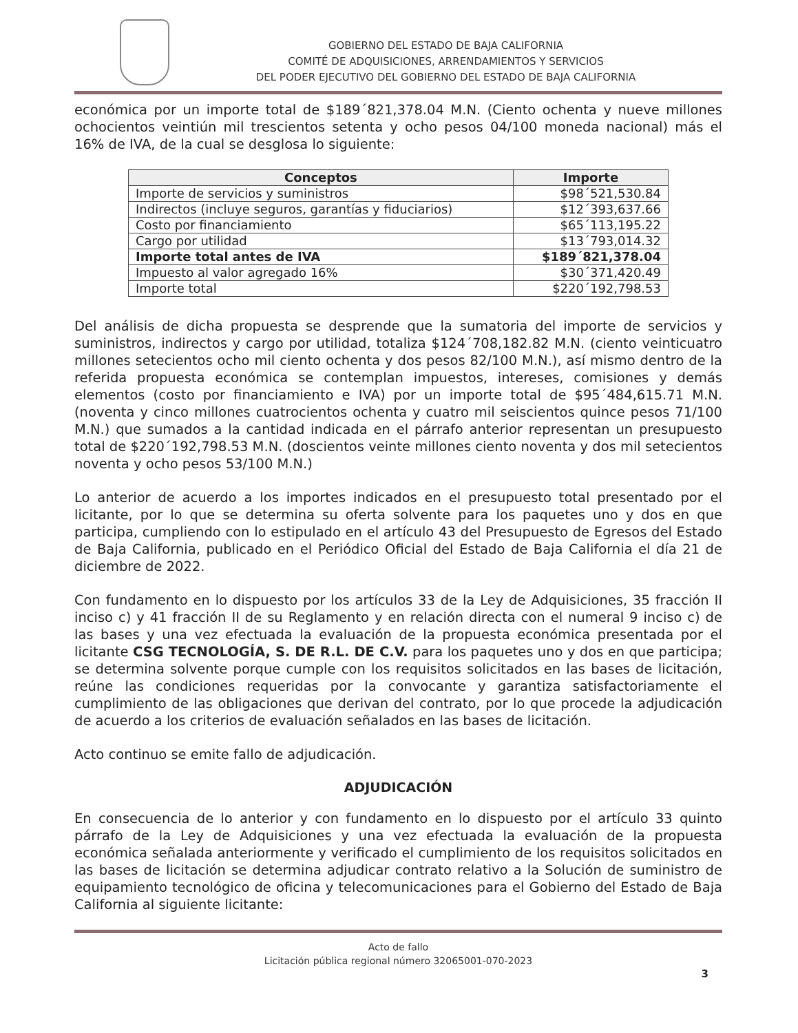GOBIERNO DEL ESTADO DE BAJA CALIFORNIA
COMITÉ DE ADQUISICIONES, ARRENDAMIENTOS Y SERVICIOS
DEL PODER EJECUTIVO DEL GOBIERNO DEL ESTADO DE BAJA CALIFORNIA
económica por un importe total de $189´821,378.04 M.N. (Ciento ochenta y nueve millones ochocientos veintiún mil trescientos setenta y ocho pesos 04/100 moneda nacional) más el 16% de IVA, de la cual se desglosa lo siguiente:
| Conceptos | Importe |
| --- | --- |
| Importe de servicios y suministros | $98´521,530.84 |
| Indirectos (incluye seguros, garantías y fiduciarios) | $12´393,637.66 |
| Costo por financiamiento | $65´113,195.22 |
| Cargo por utilidad | $13´793,014.32 |
| Importe total antes de IVA | $189´821,378.04 |
| Impuesto al valor agregado 16% | $30´371,420.49 |
| Importe total | $220´192,798.53 |
Del análisis de dicha propuesta se desprende que la sumatoria del importe de servicios y suministros, indirectos y cargo por utilidad, totaliza $124´708,182.82 M.N. (ciento veinticuatro millones setecientos ocho mil ciento ochenta y dos pesos 82/100 M.N.), así mismo dentro de la referida propuesta económica se contemplan impuestos, intereses, comisiones y demás elementos (costo por financiamiento e IVA) por un importe total de $95´484,615.71 M.N. (noventa y cinco millones cuatrocientos ochenta y cuatro mil seiscientos quince pesos 71/100 M.N.) que sumados a la cantidad indicada en el párrafo anterior representan un presupuesto total de $220´192,798.53 M.N. (doscientos veinte millones ciento noventa y dos mil setecientos noventa y ocho pesos 53/100 M.N.)
Lo anterior de acuerdo a los importes indicados en el presupuesto total presentado por el licitante, por lo que se determina su oferta solvente para los paquetes uno y dos en que participa, cumpliendo con lo estipulado en el artículo 43 del Presupuesto de Egresos del Estado de Baja California, publicado en el Periódico Oficial del Estado de Baja California el día 21 de diciembre de 2022.
Con fundamento en lo dispuesto por los artículos 33 de la Ley de Adquisiciones, 35 fracción II inciso c) y 41 fracción II de su Reglamento y en relación directa con el numeral 9 inciso c) de las bases y una vez efectuada la evaluación de la propuesta económica presentada por el licitante CSG TECNOLOGÍA, S. DE R.L. DE C.V. para los paquetes uno y dos en que participa; se determina solvente porque cumple con los requisitos solicitados en las bases de licitación, reúne las condiciones requeridas por la convocante y garantiza satisfactoriamente el cumplimiento de las obligaciones que derivan del contrato, por lo que procede la adjudicación de acuerdo a los criterios de evaluación señalados en las bases de licitación.
Acto continuo se emite fallo de adjudicación.
ADJUDICACIÓN
En consecuencia de lo anterior y con fundamento en lo dispuesto por el artículo 33 quinto párrafo de la Ley de Adquisiciones y una vez efectuada la evaluación de la propuesta económica señalada anteriormente y verificado el cumplimiento de los requisitos solicitados en las bases de licitación se determina adjudicar contrato relativo a la Solución de suministro de equipamiento tecnológico de oficina y telecomunicaciones para el Gobierno del Estado de Baja California al siguiente licitante:
Acto de fallo
Licitación pública regional número 32065001-070-2023
3